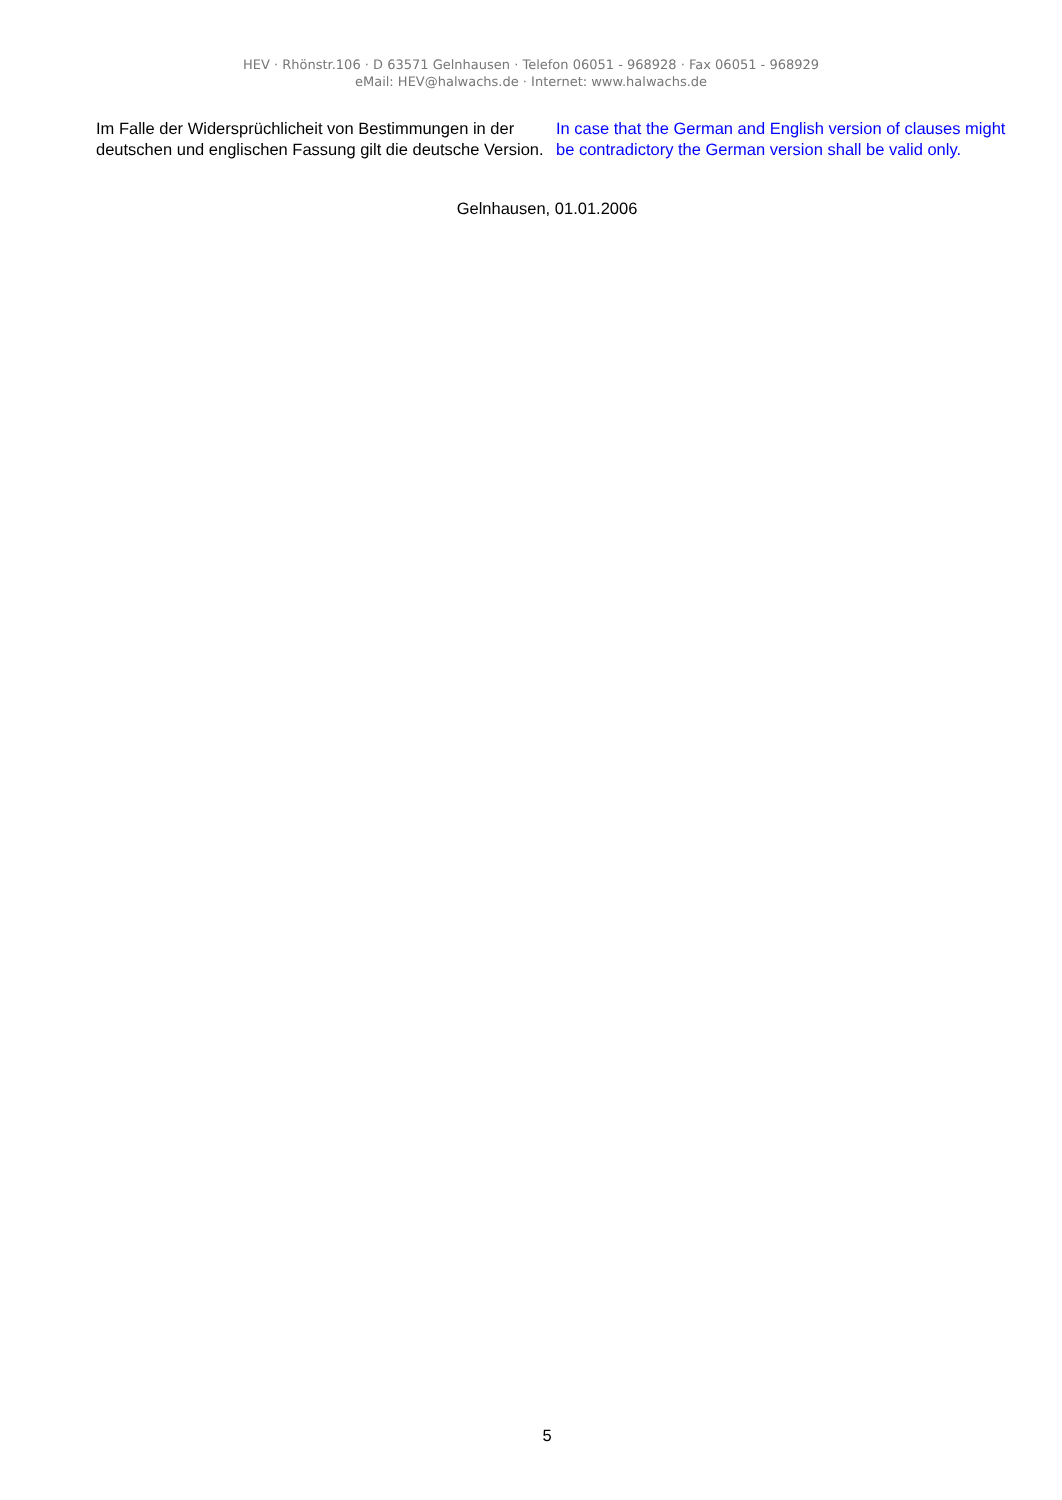HEV · Rhönstr.106 · D 63571 Gelnhausen · Telefon 06051 - 968928 · Fax 06051 - 968929
eMail: HEV@halwachs.de · Internet: www.halwachs.de
Im Falle der Widersprüchlicheit von Bestimmungen in der deutschen und englischen Fassung gilt die deutsche Version.
In case that the German and English version of clauses might be contradictory the German version shall be valid only.
Gelnhausen, 01.01.2006
5